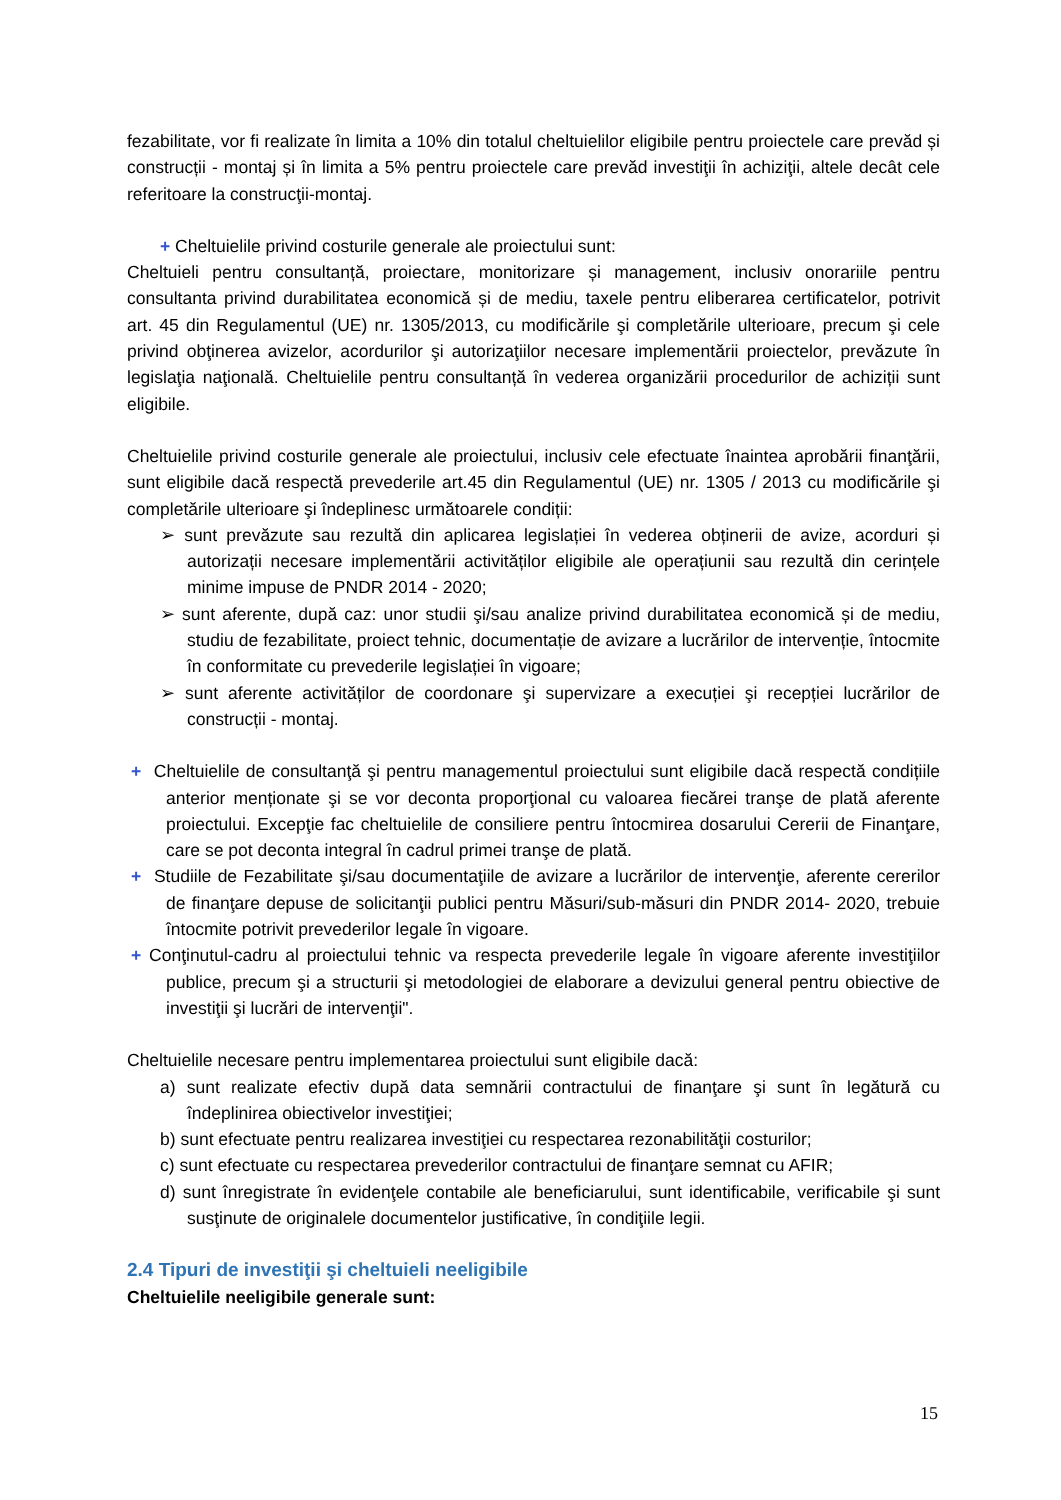fezabilitate, vor fi realizate în limita a 10% din totalul cheltuielilor eligibile pentru proiectele care prevăd și construcții - montaj și în limita a 5% pentru proiectele care prevăd investiţii în achiziţii, altele decât cele referitoare la construcţii-montaj.
+ Cheltuielile privind costurile generale ale proiectului sunt:
Cheltuieli pentru consultanță, proiectare, monitorizare și management, inclusiv onorariile pentru consultanta privind durabilitatea economică și de mediu, taxele pentru eliberarea certificatelor, potrivit art. 45 din Regulamentul (UE) nr. 1305/2013, cu modificările şi completările ulterioare, precum şi cele privind obţinerea avizelor, acordurilor şi autorizaţiilor necesare implementării proiectelor, prevăzute în legislaţia naţională. Cheltuielile pentru consultanță în vederea organizării procedurilor de achiziții sunt eligibile.
Cheltuielile privind costurile generale ale proiectului, inclusiv cele efectuate înaintea aprobării finanţării, sunt eligibile dacă respectă prevederile art.45 din Regulamentul (UE) nr. 1305 / 2013 cu modificările şi completările ulterioare şi îndeplinesc următoarele condiții:
➢ sunt prevăzute sau rezultă din aplicarea legislației în vederea obținerii de avize, acorduri și autorizații necesare implementării activităților eligibile ale operațiunii sau rezultă din cerințele minime impuse de PNDR 2014 - 2020;
➢ sunt aferente, după caz: unor studii şi/sau analize privind durabilitatea economică și de mediu, studiu de fezabilitate, proiect tehnic, documentație de avizare a lucrărilor de intervenție, întocmite în conformitate cu prevederile legislației în vigoare;
➢ sunt aferente activităților de coordonare şi supervizare a execuției şi recepției lucrărilor de construcții - montaj.
+ Cheltuielile de consultanţă şi pentru managementul proiectului sunt eligibile dacă respectă condițiile anterior menționate şi se vor deconta proporţional cu valoarea fiecărei tranşe de plată aferente proiectului. Excepţie fac cheltuielile de consiliere pentru întocmirea dosarului Cererii de Finanţare, care se pot deconta integral în cadrul primei tranşe de plată.
+ Studiile de Fezabilitate şi/sau documentaţiile de avizare a lucrărilor de intervenţie, aferente cererilor de finanţare depuse de solicitanţii publici pentru Măsuri/sub-măsuri din PNDR 2014- 2020, trebuie întocmite potrivit prevederilor legale în vigoare.
+ Conţinutul-cadru al proiectului tehnic va respecta prevederile legale în vigoare aferente investiţiilor publice, precum şi a structurii şi metodologiei de elaborare a devizului general pentru obiective de investiţii şi lucrări de intervenţii".
Cheltuielile necesare pentru implementarea proiectului sunt eligibile dacă:
a) sunt realizate efectiv după data semnării contractului de finanţare şi sunt în legătură cu îndeplinirea obiectivelor investiţiei;
b) sunt efectuate pentru realizarea investiţiei cu respectarea rezonabilităţii costurilor;
c) sunt efectuate cu respectarea prevederilor contractului de finanţare semnat cu AFIR;
d) sunt înregistrate în evidenţele contabile ale beneficiarului, sunt identificabile, verificabile şi sunt susţinute de originalele documentelor justificative, în condiţiile legii.
2.4 Tipuri de investiţii şi cheltuieli neeligibile
Cheltuielile neeligibile generale sunt:
15